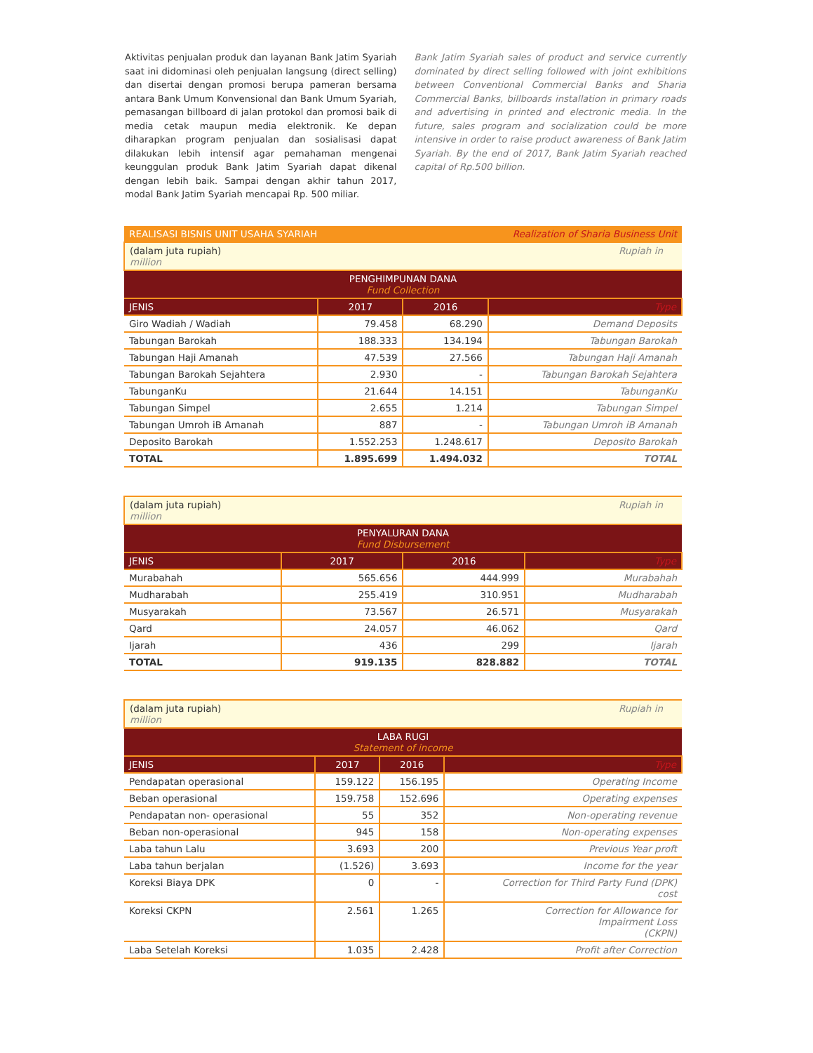Aktivitas penjualan produk dan layanan Bank Jatim Syariah saat ini didominasi oleh penjualan langsung (direct selling) dan disertai dengan promosi berupa pameran bersama antara Bank Umum Konvensional dan Bank Umum Syariah, pemasangan billboard di jalan protokol dan promosi baik di media cetak maupun media elektronik. Ke depan diharapkan program penjualan dan sosialisasi dapat dilakukan lebih intensif agar pemahaman mengenai keunggulan produk Bank Jatim Syariah dapat dikenal dengan lebih baik. Sampai dengan akhir tahun 2017, modal Bank Jatim Syariah mencapai Rp. 500 miliar.
Bank Jatim Syariah sales of product and service currently dominated by direct selling followed with joint exhibitions between Conventional Commercial Banks and Sharia Commercial Banks, billboards installation in primary roads and advertising in printed and electronic media. In the future, sales program and socialization could be more intensive in order to raise product awareness of Bank Jatim Syariah. By the end of 2017, Bank Jatim Syariah reached capital of Rp.500 billion.
| REALISASI BISNIS UNIT USAHA SYARIAH Realization of Sharia Business Unit | | | |
| --- | --- | --- | --- |
| (dalam juta rupiah) Rupiah in million | | | |
| PENGHIMPUNAN DANA Fund Collection | | | |
| JENIS | 2017 | 2016 | Type |
| Giro Wadiah / Wadiah | 79.458 | 68.290 | Demand Deposits |
| Tabungan Barokah | 188.333 | 134.194 | Tabungan Barokah |
| Tabungan Haji Amanah | 47.539 | 27.566 | Tabungan Haji Amanah |
| Tabungan Barokah Sejahtera | 2.930 | - | Tabungan Barokah Sejahtera |
| TabunganKu | 21.644 | 14.151 | TabunganKu |
| Tabungan Simpel | 2.655 | 1.214 | Tabungan Simpel |
| Tabungan Umroh iB Amanah | 887 | - | Tabungan Umroh iB Amanah |
| Deposito Barokah | 1.552.253 | 1.248.617 | Deposito Barokah |
| TOTAL | 1.895.699 | 1.494.032 | TOTAL |
| (dalam juta rupiah) Rupiah in million | | | |
| PENYALURAN DANA Fund Disbursement | | | |
| JENIS | 2017 | 2016 | Type |
| Murabahah | 565.656 | 444.999 | Murabahah |
| Mudharabah | 255.419 | 310.951 | Mudharabah |
| Musyarakah | 73.567 | 26.571 | Musyarakah |
| Qard | 24.057 | 46.062 | Qard |
| Ijarah | 436 | 299 | Ijarah |
| TOTAL | 919.135 | 828.882 | TOTAL |
| (dalam juta rupiah) Rupiah in million | | | |
| LABA RUGI Statement of income | | | |
| JENIS | 2017 | 2016 | Type |
| Pendapatan operasional | 159.122 | 156.195 | Operating Income |
| Beban operasional | 159.758 | 152.696 | Operating expenses |
| Pendapatan non- operasional | 55 | 352 | Non-operating revenue |
| Beban non-operasional | 945 | 158 | Non-operating expenses |
| Laba tahun Lalu | 3.693 | 200 | Previous Year proft |
| Laba tahun berjalan | (1.526) | 3.693 | Income for the year |
| Koreksi Biaya DPK | 0 | - | Correction for Third Party Fund (DPK) cost |
| Koreksi CKPN | 2.561 | 1.265 | Correction for Allowance for Impairment Loss (CKPN) |
| Laba Setelah Koreksi | 1.035 | 2.428 | Profit after Correction |